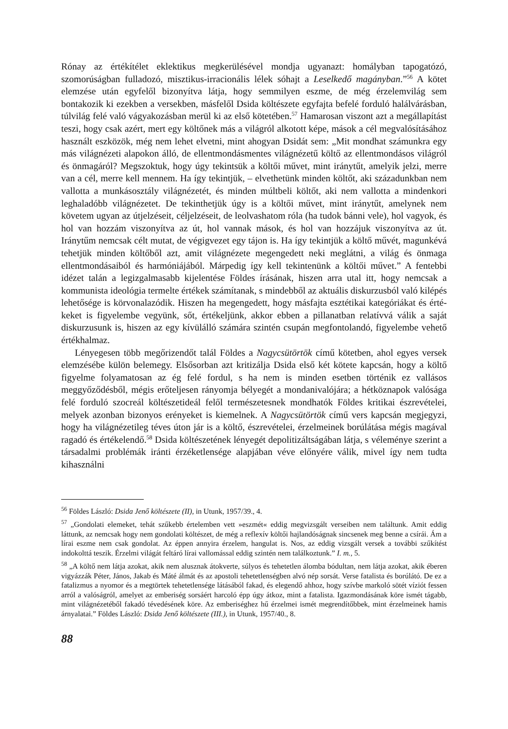Rónay az értékítélet eklektikus megkerülésével mondja ugyanazt: homályban tapogatózó, szomorúságban fulladozó, misztikus-irracionális lélek sóhajt a Leselkedő magányban.”<sup>56</sup> A kötet elemzése után egyfelől bizonyítva látja, hogy semmilyen eszme, de még érzelem­világ sem bontakozik ki ezekben a versekben, másfelől Dsida költészete egyfajta befelé forduló halálvárásban, túlvilág felé való vágyakozásban merül ki az első kötetében.<sup>57</sup> Hamarosan viszont azt a megállapítást teszi, hogy csak azért, mert egy költőnek más a világról alkotott képe, mások a cél megvalósításához használt eszközök, még nem lehet elvetni, mint ahogyan Dsidát sem: „Mit mondhat számunkra egy más világnézeti alapokon álló, de ellentmondásmentes világnézetű költő az ellentmondásos világról és önmagáról? Megszoktuk, hogy úgy tekintsük a költői művet, mint iránytűt, amelyik jelzi, merre van a cél, merre kell mennem. Ha így tekintjük, – elvethetünk minden költőt, aki századunkban nem vallotta a munkásosztály világnézetét, és minden múltbeli költőt, aki nem vallotta a mindenkori leghaladóbb világnézetet. De tekinthetjük úgy is a költői művet, mint irány­tűt, amelynek nem követem ugyan az útjelzéseit, céljelzéseit, de leolvashatom róla (ha tudok bánni vele), hol vagyok, és hol van hozzám viszonyítva az út, hol vannak mások, és hol van hozzájuk viszonyítva az út. Iránytűm nemcsak célt mutat, de végigvezet egy tájon is. Ha így tekintjük a költő művét, magunkévá tehetjük minden költőből azt, amit világné­zete megengedett neki meglátni, a világ és önmaga ellentmondásaiból és harmóniájából. Márpedig így kell tekintenünk a költői művet.” A fentebbi idézet talán a legizgalmasabb kijelentése Földes írásának, hiszen arra utal itt, hogy nemcsak a kommunista ideológia termelte értékek számítanak, s mindebből az aktuális diskurzusból való kilépés lehetősége is körvonalazódik. Hiszen ha megengedett, hogy másfajta esztétikai kategóriákat és érté­keket is figyelembe vegyünk, sőt, értékeljünk, akkor ebben a pillanatban relatívvá válik a saját diskurzusunk is, hiszen az egy kívülálló számára szintén csupán megfontolandó, figyelembe vehető értékhalmaz.
Lényegesen több megőrizendőt talál Földes a Nagycsütörtök című kötetben, ahol egyes versek elemzésébe külön belemegy. Elsősorban azt kritizálja Dsida első két kötete kap­csán, hogy a költő figyelme folyamatosan az ég felé fordul, s ha nem is minden esetben történik ez vallásos meggyőződésből, mégis erőteljesen rányomja bélyegét a mondaniva­lójára; a hétköznapok valósága felé forduló szocreál költészetideál felől természetesnek mondhatók Földes kritikai észrevételei, melyek azonban bizonyos erényeket is kiemelnek. A Nagycsütörtök című vers kapcsán megjegyzi, hogy ha világnézetileg téves úton jár is a költő, észrevételei, érzelmeinek borúlátása mégis magával ragadó és értékelendő.<sup>58</sup> Dsida költészetének lényegét depolitizáltságában látja, s véleménye szerint a társadalmi problé­mák iránti érzéketlensége alapjában véve előnyére válik, mivel így nem tudta kihasználni
<sup>56</sup> Földes László: Dsida Jenő költészete (II), in Utunk, 1957/39., 4.
<sup>57</sup> „Gondolati elemeket, tehát szűkebb értelemben vett »eszmét« eddig megvizsgált verseiben nem találtunk. Amit eddig láttunk, az nemcsak hogy nem gondolati költészet, de még a reflexív költői hajlandóságnak sincsenek meg benne a csírái. Ám a lírai eszme nem csak gondolat. Az éppen annyira érzelem, hangulat is. Nos, az eddig vizsgált versek a további szűkítést indokolttá teszik. Érzelmi vilá­gát feltáró lírai vallomással eddig szintén nem találkoztunk.” I. m., 5.
<sup>58</sup> „A költő nem látja azokat, akik nem alusznak átokverte, súlyos és tehetetlen álomba bódultan, nem látja azokat, akik éberen vigyázzák Péter, János, Jakab és Máté álmát és az apostoli tehetetlenségben alvó nép sorsát. Verse fatalista és borúlátó. De ez a fatalizmus a nyomor és a megtörtek tehetetlensége látásából fakad, és elegendő ahhoz, hogy szívbe markoló sötét víziót fessen arról a valóságról, amelyet az emberiség sorsáért harcoló épp úgy átkoz, mint a fatalista. Igazmondásának köre ismét tágabb, mint világnézetéből fakadó tévedésének köre. Az emberiséghez hű érzelmei ismét megrendítőbbek, mint érzelmeinek hamis árnyalatai.” Földes László: Dsida Jenő költészete (III.), in Utunk, 1957/40., 8.
88